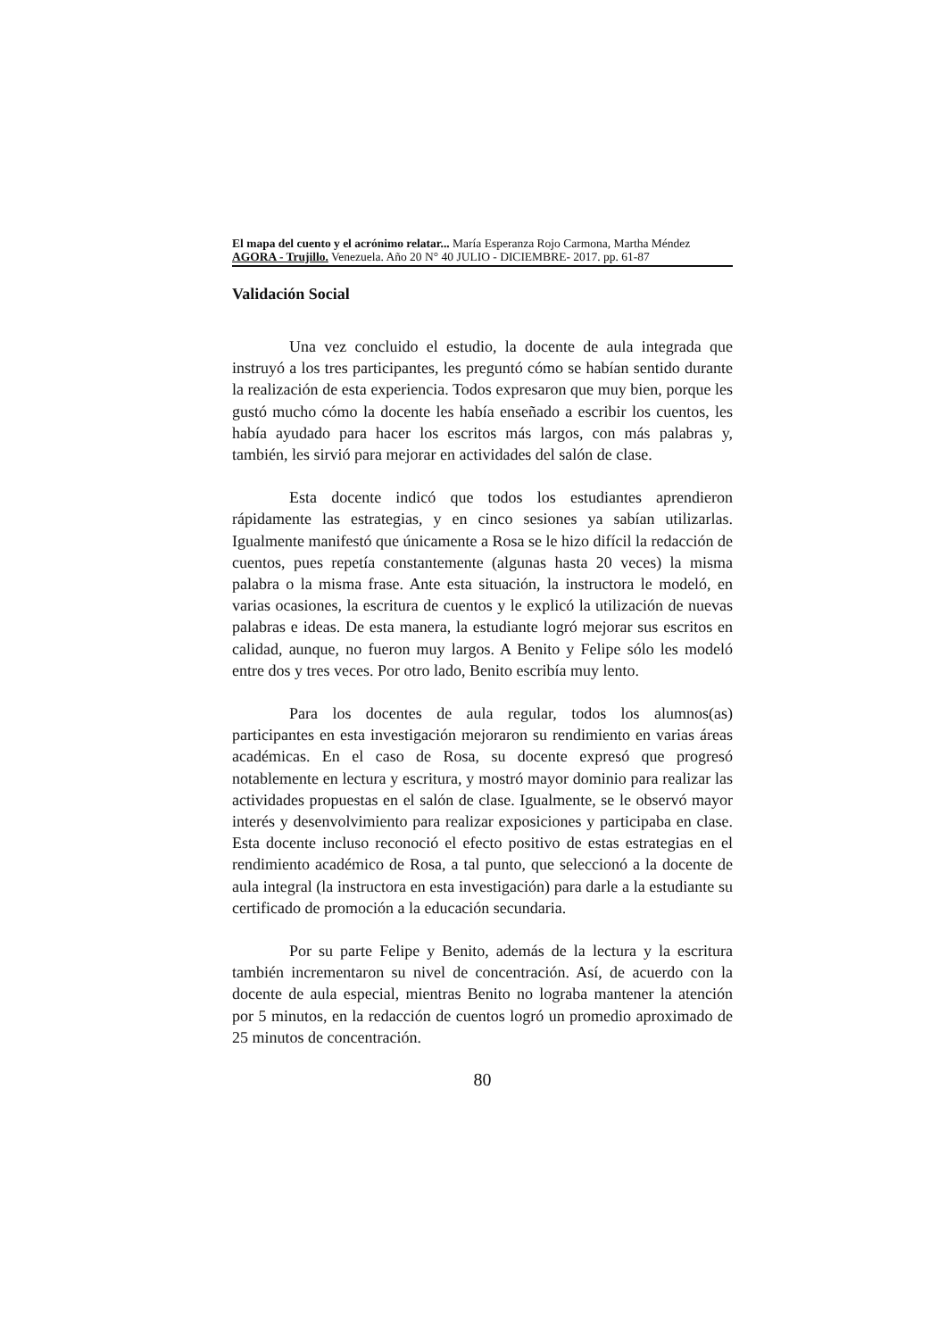El mapa del cuento y el acrónimo relatar... María Esperanza Rojo Carmona, Martha Méndez
AGORA - Trujillo. Venezuela. Año 20 N° 40 JULIO - DICIEMBRE- 2017. pp. 61-87
Validación Social
Una vez concluido el estudio, la docente de aula integrada que instruyó a los tres participantes, les preguntó cómo se habían sentido durante la realización de esta experiencia. Todos expresaron que muy bien, porque les gustó mucho cómo la docente les había enseñado a escribir los cuentos, les había ayudado para hacer los escritos más largos, con más palabras y, también, les sirvió para mejorar en actividades del salón de clase.
Esta docente indicó que todos los estudiantes aprendieron rápidamente las estrategias, y en cinco sesiones ya sabían utilizarlas. Igualmente manifestó que únicamente a Rosa se le hizo difícil la redacción de cuentos, pues repetía constantemente (algunas hasta 20 veces) la misma palabra o la misma frase. Ante esta situación, la instructora le modeló, en varias ocasiones, la escritura de cuentos y le explicó la utilización de nuevas palabras e ideas. De esta manera, la estudiante logró mejorar sus escritos en calidad, aunque, no fueron muy largos. A Benito y Felipe sólo les modeló entre dos y tres veces. Por otro lado, Benito escribía muy lento.
Para los docentes de aula regular, todos los alumnos(as) participantes en esta investigación mejoraron su rendimiento en varias áreas académicas. En el caso de Rosa, su docente expresó que progresó notablemente en lectura y escritura, y mostró mayor dominio para realizar las actividades propuestas en el salón de clase. Igualmente, se le observó mayor interés y desenvolvimiento para realizar exposiciones y participaba en clase. Esta docente incluso reconoció el efecto positivo de estas estrategias en el rendimiento académico de Rosa, a tal punto, que seleccionó a la docente de aula integral (la instructora en esta investigación) para darle a la estudiante su certificado de promoción a la educación secundaria.
Por su parte Felipe y Benito, además de la lectura y la escritura también incrementaron su nivel de concentración. Así, de acuerdo con la docente de aula especial, mientras Benito no lograba mantener la atención por 5 minutos, en la redacción de cuentos logró un promedio aproximado de 25 minutos de concentración.
80